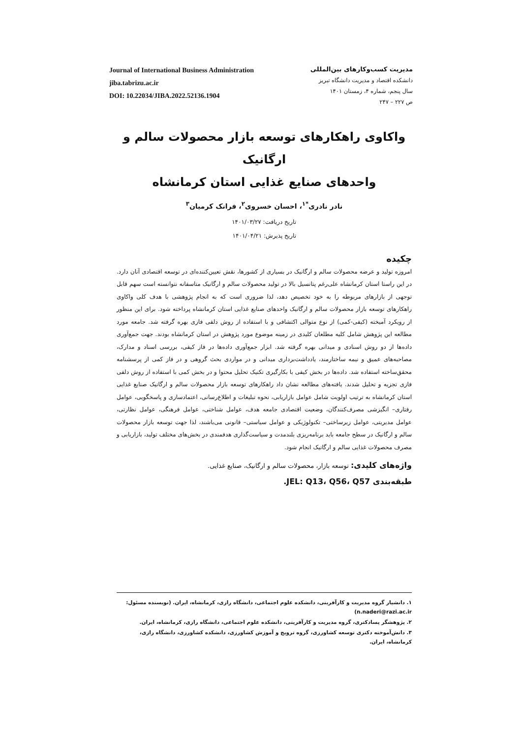Journal of International Business Administration
jiba.tabrizu.ac.ir
DOI: 10.22034/JIBA.2022.52136.1904
مدیریت کسب‌وکارهای بین‌المللی
دانشکده اقتصاد و مدیریت دانشگاه تبریز
سال پنجم، شماره ۴، زمستان ۱۴۰۱
ص ۲۲۷ – ۲۴۷
واکاوی راهکارهای توسعه بازار محصولات سالم و ارگانیک
واحدهای صنایع غذایی استان کرمانشاه
نادر نادری<sup>*۱</sup>، احسان خسروی<sup>۲</sup>، فرانک کرمیان<sup>۳</sup>
تاریخ دریافت: ۱۴۰۱/۰۳/۲۷
تاریخ پذیرش: ۱۴۰۱/۰۴/۲۱
چکیده
امروزه تولید و عرضه محصولات سالم و ارگانیک در بسیاری از کشورها، نقش تعیین‌کننده‌ای در توسعه اقتصادی آنان دارد. در این راستا استان کرمانشاه علی‌رغم پتانسیل بالا در تولید محصولات سالم و ارگانیک متاسفانه نتوانسته است سهم قابل توجهی از بازارهای مربوطه را به خود تخصیص دهد، لذا ضروری است که به انجام پژوهشی با هدف کلی واکاوی راهکارهای توسعه بازار محصولات سالم و ارگانیک واحدهای صنایع غذایی استان کرمانشاه پرداخته شود. برای این منظور از رویکرد آمیخته (کیفی-کمی) از نوع متوالی اکتشافی و با استفاده از روش دلفی فازی بهره گرفته شد. جامعه مورد مطالعه این پژوهش شامل کلیه مطلعان کلیدی در زمینه موضوع مورد پژوهش در استان کرمانشاه بودند. جهت جمع‌آوری داده‌ها از دو روش اسنادی و میدانی بهره گرفته شد. ابزار جمع‌آوری داده‌ها در فاز کیفی، بررسی اسناد و مدارک، مصاحبه‌های عمیق و نیمه ساختارمند، یادداشت‌برداری میدانی و در مواردی بحث گروهی و در فاز کمی از پرسشنامه محقق‌ساخته استفاده شد. داده‌ها در بخش کیفی با بکارگیری تکنیک تحلیل محتوا و در بخش کمی با استفاده از روش دلفی فازی تجزیه و تحلیل شدند. یافته‌های مطالعه نشان داد راهکارهای توسعه بازار محصولات سالم و ارگانیک صنایع غذایی استان کرمانشاه به ترتیب اولویت شامل عوامل بازاریابی، نحوه تبلیغات و اطلاع‌رسانی، اعتمادسازی و پاسخگویی، عوامل رفتاری– انگیزشی مصرف‌کنندگان، وضعیت اقتصادی جامعه هدف، عوامل شناختی، عوامل فرهنگی، عوامل نظارتی، عوامل مدیریتی، عوامل زیرساختی– تکنولوژیکی و عوامل سیاستی– قانونی می‌باشند، لذا جهت توسعه بازار محصولات سالم و ارگانیک در سطح جامعه باید برنامه‌ریزی بلندمدت و سیاست‌گذاری هدفمندی در بخش‌های مختلف تولید، بازاریابی و مصرف محصولات غذایی سالم و ارگانیک انجام شود.
واژه‌های کلیدی: توسعه بازار، محصولات سالم و ارگانیک، صنایع غذایی.
طبقه‌بندی JEL: Q13، Q56، Q57.
۱. دانشیار گروه مدیریت و کارآفرینی، دانشکده علوم اجتماعی، دانشگاه رازی، کرمانشاه، ایران. (نویسنده مسئول: n.naderi@razi.ac.ir)
۲. پژوهشگر پسادکتری، گروه مدیریت و کارآفرینی، دانشکده علوم اجتماعی، دانشگاه رازی، کرمانشاه، ایران.
۳. دانش‌آموخته دکتری توسعه کشاورزی، گروه ترویج و آموزش کشاورزی، دانشکده کشاورزی، دانشگاه رازی، کرمانشاه، ایران.